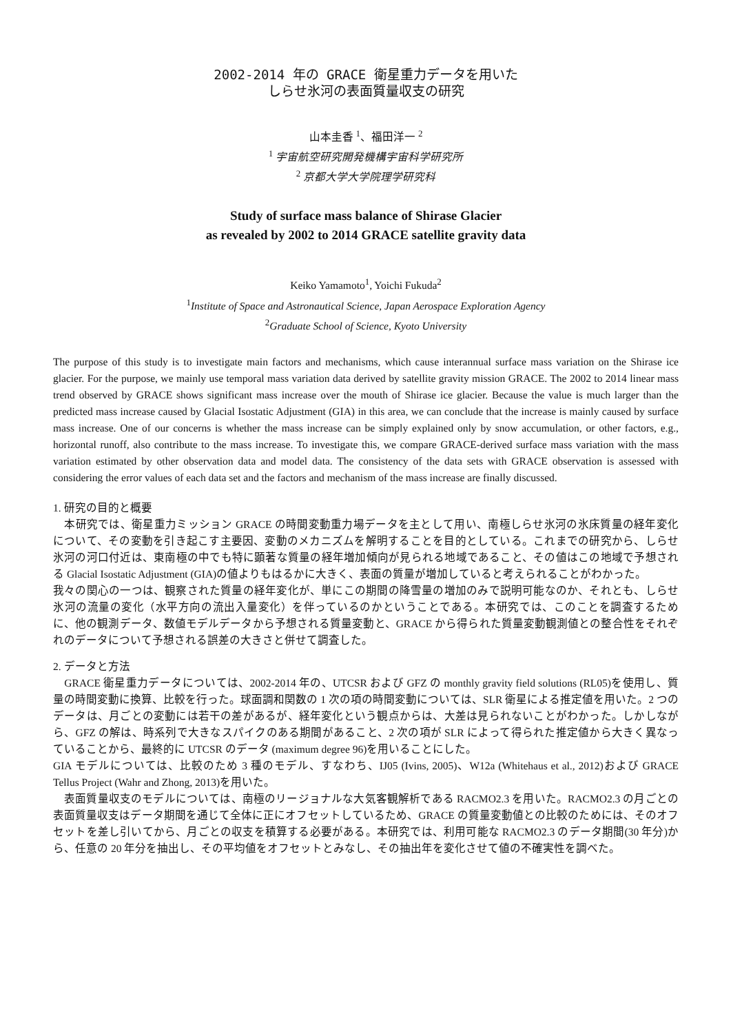2002-2014 年の GRACE 衛星重力データを用いた
しらせ氷河の表面質量収支の研究
山本圭香 <sup>1</sup>、福田洋一 <sup>2</sup>
<sup>1</sup> 宇宙航空研究開発機構宇宙科学研究所
<sup>2</sup> 京都大学大学院理学研究科
Study of surface mass balance of Shirase Glacier
as revealed by 2002 to 2014 GRACE satellite gravity data
Keiko Yamamoto<sup>1</sup>, Yoichi Fukuda<sup>2</sup>
<sup>1</sup> Institute of Space and Astronautical Science, Japan Aerospace Exploration Agency
<sup>2</sup> Graduate School of Science, Kyoto University
The purpose of this study is to investigate main factors and mechanisms, which cause interannual surface mass variation on the Shirase ice glacier. For the purpose, we mainly use temporal mass variation data derived by satellite gravity mission GRACE. The 2002 to 2014 linear mass trend observed by GRACE shows significant mass increase over the mouth of Shirase ice glacier. Because the value is much larger than the predicted mass increase caused by Glacial Isostatic Adjustment (GIA) in this area, we can conclude that the increase is mainly caused by surface mass increase. One of our concerns is whether the mass increase can be simply explained only by snow accumulation, or other factors, e.g., horizontal runoff, also contribute to the mass increase. To investigate this, we compare GRACE-derived surface mass variation with the mass variation estimated by other observation data and model data. The consistency of the data sets with GRACE observation is assessed with considering the error values of each data set and the factors and mechanism of the mass increase are finally discussed.
1. 研究の目的と概要
　本研究では、衛星重力ミッション GRACE の時間変動重力場データを主として用い、南極しらせ氷河の氷床質量の経年変化について、その変動を引き起こす主要因、変動のメカニズムを解明することを目的としている。これまでの研究から、しらせ氷河の河口付近は、東南極の中でも特に顕著な質量の経年増加傾向が見られる地域であること、その値はこの地域で予想される Glacial Isostatic Adjustment (GIA)の値よりもはるかに大きく、表面の質量が増加していると考えられることがわかった。
我々の関心の一つは、観察された質量の経年変化が、単にこの期間の降雪量の増加のみで説明可能なのか、それとも、しらせ氷河の流量の変化（水平方向の流出入量変化）を伴っているのかということである。本研究では、このことを調査するために、他の観測データ、数値モデルデータから予想される質量変動と、GRACE から得られた質量変動観測値との整合性をそれぞれのデータについて予想される誤差の大きさと併せて調査した。
2. データと方法
　GRACE 衛星重力データについては、2002-2014 年の、UTCSR および GFZ の monthly gravity field solutions (RL05)を使用し、質量の時間変動に換算、比較を行った。球面調和関数の 1 次の項の時間変動については、SLR 衛星による推定値を用いた。2 つのデータは、月ごとの変動には若干の差があるが、経年変化という観点からは、大差は見られないことがわかった。しかしながら、GFZ の解は、時系列で大きなスパイクのある期間があること、2 次の項が SLR によって得られた推定値から大きく異なっていることから、最終的に UTCSR のデータ (maximum degree 96)を用いることにした。
GIA モデルについては、比較のため 3 種のモデル、すなわち、IJ05 (Ivins, 2005)、W12a (Whitehaus et al., 2012)および GRACE Tellus Project (Wahr and Zhong, 2013)を用いた。
　表面質量収支のモデルについては、南極のリージョナルな大気客観解析である RACMO2.3 を用いた。RACMO2.3 の月ごとの表面質量収支はデータ期間を通じて全体に正にオフセットしているため、GRACE の質量変動値との比較のためには、そのオフセットを差し引いてから、月ごとの収支を積算する必要がある。本研究では、利用可能な RACMO2.3 のデータ期間(30 年分)から、任意の 20 年分を抽出し、その平均値をオフセットとみなし、その抽出年を変化させて値の不確実性を調べた。